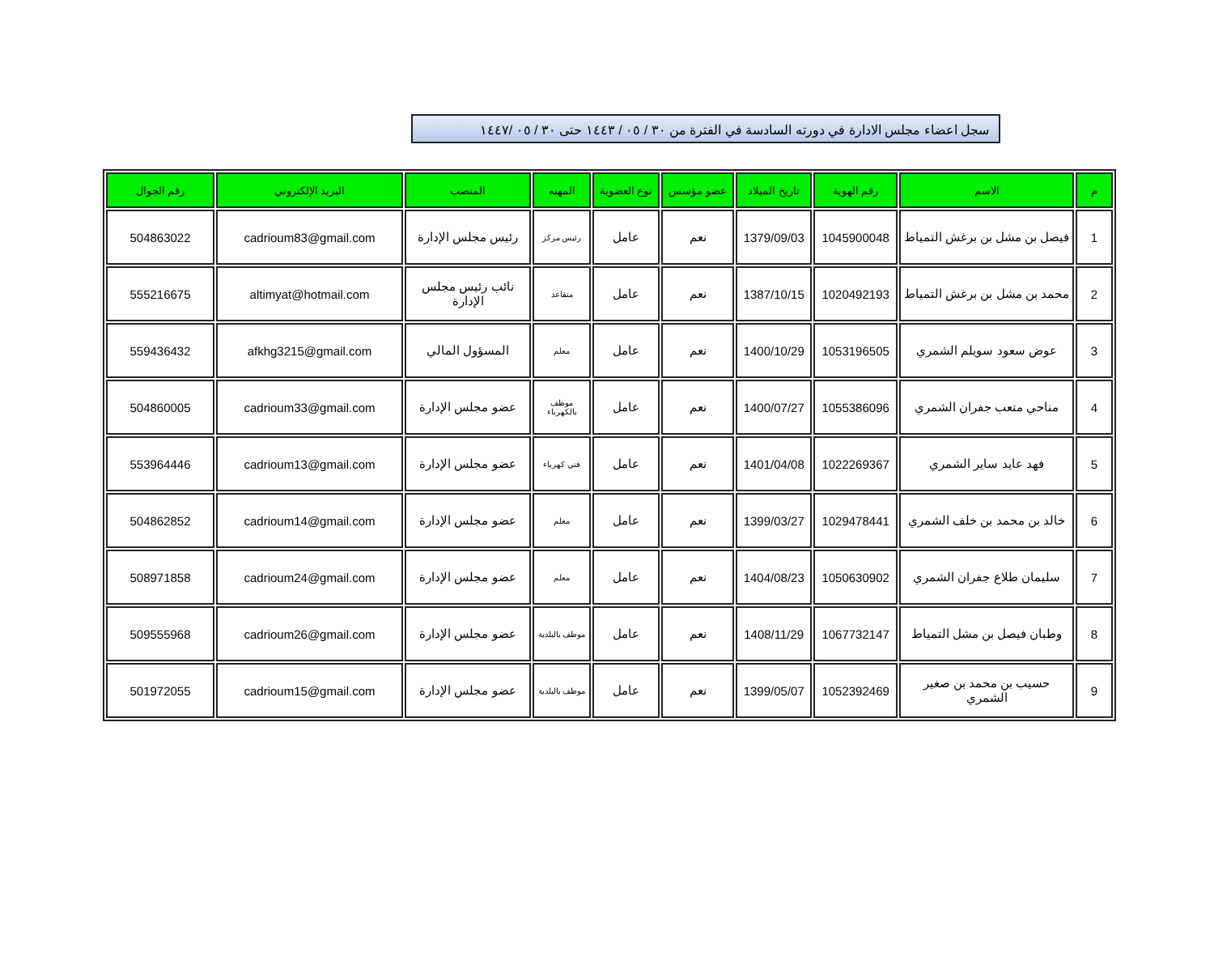سجل اعضاء مجلس الادارة في دورته السادسة في الفترة من ٣٠ / ٠٥ / ١٤٤٣ حتى ٣٠ / ٠٥ /١٤٤٧
| م | الاسم | رقم الهوية | تاريخ الميلاد | عضو مؤسس | نوع العضوية | المهنه | المنصب | البريد الإلكتروني | رقم الجوال |
| --- | --- | --- | --- | --- | --- | --- | --- | --- | --- |
| 1 | فيصل بن مشل بن برغش التمياط | 1045900048 | 1379/09/03 | نعم | عامل | رئيس مركز | رئيس مجلس الإدارة | cadrioum83@gmail.com | 504863022 |
| 2 | محمد بن مشل بن برغش التمياط | 1020492193 | 1387/10/15 | نعم | عامل | متقاعد | نائب رئيس مجلس الإدارة | altimyat@hotmail.com | 555216675 |
| 3 | عوض سعود سويلم الشمري | 1053196505 | 1400/10/29 | نعم | عامل | معلم | المسؤول المالي | afkhg3215@gmail.com | 559436432 |
| 4 | مناحي متعب جفران الشمري | 1055386096 | 1400/07/27 | نعم | عامل | موظف بالكهرباء | عضو مجلس الإدارة | cadrioum33@gmail.com | 504860005 |
| 5 | فهد عايد ساير الشمري | 1022269367 | 1401/04/08 | نعم | عامل | فني كهرباء | عضو مجلس الإدارة | cadrioum13@gmail.com | 553964446 |
| 6 | خالد بن محمد بن خلف الشمري | 1029478441 | 1399/03/27 | نعم | عامل | معلم | عضو مجلس الإدارة | cadrioum14@gmail.com | 504862852 |
| 7 | سليمان طلاع جفران الشمري | 1050630902 | 1404/08/23 | نعم | عامل | معلم | عضو مجلس الإدارة | cadrioum24@gmail.com | 508971858 |
| 8 | وطبان فيصل بن مشل التمياط | 1067732147 | 1408/11/29 | نعم | عامل | موظف بالبلدية | عضو مجلس الإدارة | cadrioum26@gmail.com | 509555968 |
| 9 | حسيب بن محمد بن صغير الشمري | 1052392469 | 1399/05/07 | نعم | عامل | موظف بالبلدية | عضو مجلس الإدارة | cadrioum15@gmail.com | 501972055 |